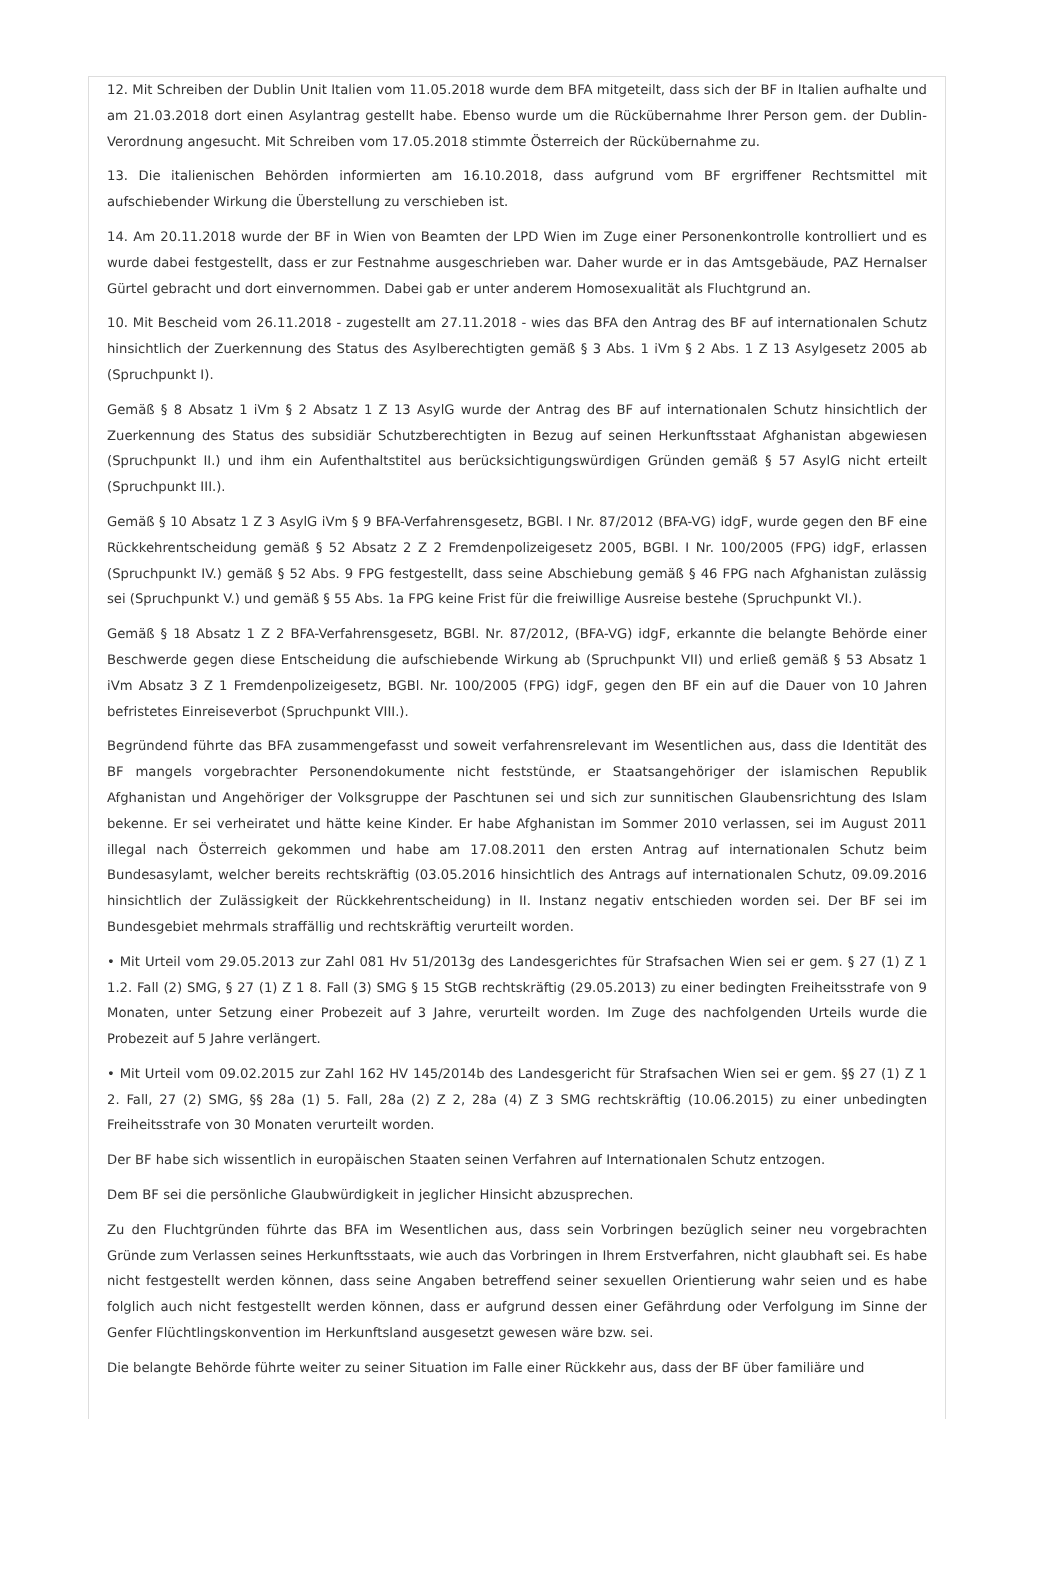12. Mit Schreiben der Dublin Unit Italien vom 11.05.2018 wurde dem BFA mitgeteilt, dass sich der BF in Italien aufhalte und am 21.03.2018 dort einen Asylantrag gestellt habe. Ebenso wurde um die Rückübernahme Ihrer Person gem. der Dublin-Verordnung angesucht. Mit Schreiben vom 17.05.2018 stimmte Österreich der Rückübernahme zu.
13. Die italienischen Behörden informierten am 16.10.2018, dass aufgrund vom BF ergriffener Rechtsmittel mit aufschiebender Wirkung die Überstellung zu verschieben ist.
14. Am 20.11.2018 wurde der BF in Wien von Beamten der LPD Wien im Zuge einer Personenkontrolle kontrolliert und es wurde dabei festgestellt, dass er zur Festnahme ausgeschrieben war. Daher wurde er in das Amtsgebäude, PAZ Hernalser Gürtel gebracht und dort einvernommen. Dabei gab er unter anderem Homosexualität als Fluchtgrund an.
10. Mit Bescheid vom 26.11.2018 - zugestellt am 27.11.2018 - wies das BFA den Antrag des BF auf internationalen Schutz hinsichtlich der Zuerkennung des Status des Asylberechtigten gemäß § 3 Abs. 1 iVm § 2 Abs. 1 Z 13 Asylgesetz 2005 ab (Spruchpunkt I).
Gemäß § 8 Absatz 1 iVm § 2 Absatz 1 Z 13 AsylG wurde der Antrag des BF auf internationalen Schutz hinsichtlich der Zuerkennung des Status des subsidiär Schutzberechtigten in Bezug auf seinen Herkunftsstaat Afghanistan abgewiesen (Spruchpunkt II.) und ihm ein Aufenthaltstitel aus berücksichtigungswürdigen Gründen gemäß § 57 AsylG nicht erteilt (Spruchpunkt III.).
Gemäß § 10 Absatz 1 Z 3 AsylG iVm § 9 BFA-Verfahrensgesetz, BGBl. I Nr. 87/2012 (BFA-VG) idgF, wurde gegen den BF eine Rückkehrentscheidung gemäß § 52 Absatz 2 Z 2 Fremdenpolizeigesetz 2005, BGBl. I Nr. 100/2005 (FPG) idgF, erlassen (Spruchpunkt IV.) gemäß § 52 Abs. 9 FPG festgestellt, dass seine Abschiebung gemäß § 46 FPG nach Afghanistan zulässig sei (Spruchpunkt V.) und gemäß § 55 Abs. 1a FPG keine Frist für die freiwillige Ausreise bestehe (Spruchpunkt VI.).
Gemäß § 18 Absatz 1 Z 2 BFA-Verfahrensgesetz, BGBl. Nr. 87/2012, (BFA-VG) idgF, erkannte die belangte Behörde einer Beschwerde gegen diese Entscheidung die aufschiebende Wirkung ab (Spruchpunkt VII) und erließ gemäß § 53 Absatz 1 iVm Absatz 3 Z 1 Fremdenpolizeigesetz, BGBl. Nr. 100/2005 (FPG) idgF, gegen den BF ein auf die Dauer von 10 Jahren befristetes Einreiseverbot (Spruchpunkt VIII.).
Begründend führte das BFA zusammengefasst und soweit verfahrensrelevant im Wesentlichen aus, dass die Identität des BF mangels vorgebrachter Personendokumente nicht feststünde, er Staatsangehöriger der islamischen Republik Afghanistan und Angehöriger der Volksgruppe der Paschtunen sei und sich zur sunnitischen Glaubensrichtung des Islam bekenne. Er sei verheiratet und hätte keine Kinder. Er habe Afghanistan im Sommer 2010 verlassen, sei im August 2011 illegal nach Österreich gekommen und habe am 17.08.2011 den ersten Antrag auf internationalen Schutz beim Bundesasylamt, welcher bereits rechtskräftig (03.05.2016 hinsichtlich des Antrags auf internationalen Schutz, 09.09.2016 hinsichtlich der Zulässigkeit der Rückkehrentscheidung) in II. Instanz negativ entschieden worden sei. Der BF sei im Bundesgebiet mehrmals straffällig und rechtskräftig verurteilt worden.
• Mit Urteil vom 29.05.2013 zur Zahl 081 Hv 51/2013g des Landesgerichtes für Strafsachen Wien sei er gem. § 27 (1) Z 1 1.2. Fall (2) SMG, § 27 (1) Z 1 8. Fall (3) SMG § 15 StGB rechtskräftig (29.05.2013) zu einer bedingten Freiheitsstrafe von 9 Monaten, unter Setzung einer Probezeit auf 3 Jahre, verurteilt worden. Im Zuge des nachfolgenden Urteils wurde die Probezeit auf 5 Jahre verlängert.
• Mit Urteil vom 09.02.2015 zur Zahl 162 HV 145/2014b des Landesgericht für Strafsachen Wien sei er gem. §§ 27 (1) Z 1 2. Fall, 27 (2) SMG, §§ 28a (1) 5. Fall, 28a (2) Z 2, 28a (4) Z 3 SMG rechtskräftig (10.06.2015) zu einer unbedingten Freiheitsstrafe von 30 Monaten verurteilt worden.
Der BF habe sich wissentlich in europäischen Staaten seinen Verfahren auf Internationalen Schutz entzogen.
Dem BF sei die persönliche Glaubwürdigkeit in jeglicher Hinsicht abzusprechen.
Zu den Fluchtgründen führte das BFA im Wesentlichen aus, dass sein Vorbringen bezüglich seiner neu vorgebrachten Gründe zum Verlassen seines Herkunftsstaats, wie auch das Vorbringen in Ihrem Erstverfahren, nicht glaubhaft sei. Es habe nicht festgestellt werden können, dass seine Angaben betreffend seiner sexuellen Orientierung wahr seien und es habe folglich auch nicht festgestellt werden können, dass er aufgrund dessen einer Gefährdung oder Verfolgung im Sinne der Genfer Flüchtlingskonvention im Herkunftsland ausgesetzt gewesen wäre bzw. sei.
Die belangte Behörde führte weiter zu seiner Situation im Falle einer Rückkehr aus, dass der BF über familiäre und